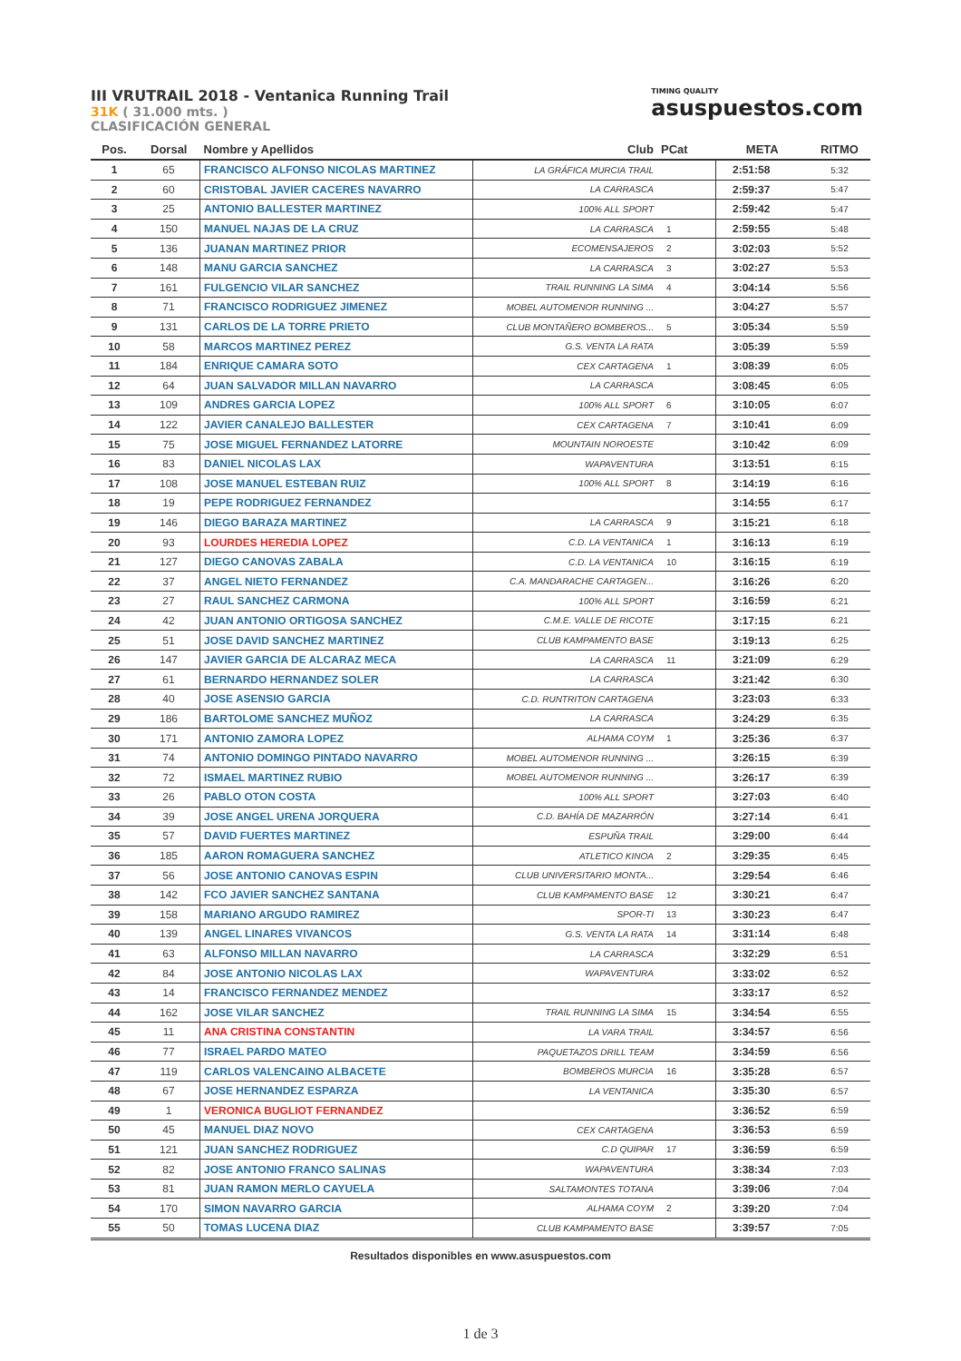III VRUTRAIL 2018 - Ventanica Running Trail
31K ( 31.000 mts. )
CLASIFICACIÓN GENERAL
TIMING QUALITY
asuspuestos.com
| Pos. | Dorsal | Nombre y Apellidos | Club | PCat | META | RITMO |
| --- | --- | --- | --- | --- | --- | --- |
| 1 | 65 | FRANCISCO ALFONSO NICOLAS MARTINEZ | LA GRÁFICA MURCIA TRAIL | | 2:51:58 | 5:32 |
| 2 | 60 | CRISTOBAL JAVIER CACERES NAVARRO | LA CARRASCA | | 2:59:37 | 5:47 |
| 3 | 25 | ANTONIO BALLESTER MARTINEZ | 100% ALL SPORT | | 2:59:42 | 5:47 |
| 4 | 150 | MANUEL NAJAS DE LA CRUZ | LA CARRASCA | 1 | 2:59:55 | 5:48 |
| 5 | 136 | JUANAN MARTINEZ PRIOR | ECOMENSAJEROS | 2 | 3:02:03 | 5:52 |
| 6 | 148 | MANU GARCIA SANCHEZ | LA CARRASCA | 3 | 3:02:27 | 5:53 |
| 7 | 161 | FULGENCIO VILAR SANCHEZ | TRAIL RUNNING LA SIMA | 4 | 3:04:14 | 5:56 |
| 8 | 71 | FRANCISCO RODRIGUEZ JIMENEZ | MOBEL AUTOMENOR RUNNING ... | | 3:04:27 | 5:57 |
| 9 | 131 | CARLOS DE LA TORRE PRIETO | CLUB MONTAÑERO BOMBEROS... | 5 | 3:05:34 | 5:59 |
| 10 | 58 | MARCOS MARTINEZ PEREZ | G.S. VENTA LA RATA | | 3:05:39 | 5:59 |
| 11 | 184 | ENRIQUE CAMARA SOTO | CEX CARTAGENA | 1 | 3:08:39 | 6:05 |
| 12 | 64 | JUAN SALVADOR MILLAN NAVARRO | LA CARRASCA | | 3:08:45 | 6:05 |
| 13 | 109 | ANDRES GARCIA LOPEZ | 100% ALL SPORT | 6 | 3:10:05 | 6:07 |
| 14 | 122 | JAVIER CANALEJO BALLESTER | CEX CARTAGENA | 7 | 3:10:41 | 6:09 |
| 15 | 75 | JOSE MIGUEL FERNANDEZ LATORRE | MOUNTAIN NOROESTE | | 3:10:42 | 6:09 |
| 16 | 83 | DANIEL NICOLAS LAX | WAPAVENTURA | | 3:13:51 | 6:15 |
| 17 | 108 | JOSE MANUEL ESTEBAN RUIZ | 100% ALL SPORT | 8 | 3:14:19 | 6:16 |
| 18 | 19 | PEPE RODRIGUEZ FERNANDEZ | | | 3:14:55 | 6:17 |
| 19 | 146 | DIEGO BARAZA MARTINEZ | LA CARRASCA | 9 | 3:15:21 | 6:18 |
| 20 | 93 | LOURDES HEREDIA LOPEZ | C.D. LA VENTANICA | 1 | 3:16:13 | 6:19 |
| 21 | 127 | DIEGO CANOVAS ZABALA | C.D. LA VENTANICA | 10 | 3:16:15 | 6:19 |
| 22 | 37 | ANGEL NIETO FERNANDEZ | C.A. MANDARACHE CARTAGEN... | | 3:16:26 | 6:20 |
| 23 | 27 | RAUL SANCHEZ CARMONA | 100% ALL SPORT | | 3:16:59 | 6:21 |
| 24 | 42 | JUAN ANTONIO ORTIGOSA SANCHEZ | C.M.E. VALLE DE RICOTE | | 3:17:15 | 6:21 |
| 25 | 51 | JOSE DAVID SANCHEZ MARTINEZ | CLUB KAMPAMENTO BASE | | 3:19:13 | 6:25 |
| 26 | 147 | JAVIER GARCIA DE ALCARAZ MECA | LA CARRASCA | 11 | 3:21:09 | 6:29 |
| 27 | 61 | BERNARDO HERNANDEZ SOLER | LA CARRASCA | | 3:21:42 | 6:30 |
| 28 | 40 | JOSE ASENSIO GARCIA | C.D. RUNTRITON CARTAGENA | | 3:23:03 | 6:33 |
| 29 | 186 | BARTOLOME SANCHEZ MUÑOZ | LA CARRASCA | | 3:24:29 | 6:35 |
| 30 | 171 | ANTONIO ZAMORA LOPEZ | ALHAMA COYM | 1 | 3:25:36 | 6:37 |
| 31 | 74 | ANTONIO DOMINGO PINTADO NAVARRO | MOBEL AUTOMENOR RUNNING ... | | 3:26:15 | 6:39 |
| 32 | 72 | ISMAEL MARTINEZ RUBIO | MOBEL AUTOMENOR RUNNING ... | | 3:26:17 | 6:39 |
| 33 | 26 | PABLO OTON COSTA | 100% ALL SPORT | | 3:27:03 | 6:40 |
| 34 | 39 | JOSE ANGEL URENA JORQUERA | C.D. BAHÍA DE MAZARRÓN | | 3:27:14 | 6:41 |
| 35 | 57 | DAVID FUERTES MARTINEZ | ESPUÑA TRAIL | | 3:29:00 | 6:44 |
| 36 | 185 | AARON ROMAGUERA SANCHEZ | ATLETICO KINOA | 2 | 3:29:35 | 6:45 |
| 37 | 56 | JOSE ANTONIO CANOVAS ESPIN | CLUB UNIVERSITARIO MONTA... | | 3:29:54 | 6:46 |
| 38 | 142 | FCO JAVIER SANCHEZ SANTANA | CLUB KAMPAMENTO BASE | 12 | 3:30:21 | 6:47 |
| 39 | 158 | MARIANO ARGUDO RAMIREZ | SPOR-TI | 13 | 3:30:23 | 6:47 |
| 40 | 139 | ANGEL LINARES VIVANCOS | G.S. VENTA LA RATA | 14 | 3:31:14 | 6:48 |
| 41 | 63 | ALFONSO MILLAN NAVARRO | LA CARRASCA | | 3:32:29 | 6:51 |
| 42 | 84 | JOSE ANTONIO NICOLAS LAX | WAPAVENTURA | | 3:33:02 | 6:52 |
| 43 | 14 | FRANCISCO FERNANDEZ MENDEZ | | | 3:33:17 | 6:52 |
| 44 | 162 | JOSE VILAR SANCHEZ | TRAIL RUNNING LA SIMA | 15 | 3:34:54 | 6:55 |
| 45 | 11 | ANA CRISTINA CONSTANTIN | LA VARA TRAIL | | 3:34:57 | 6:56 |
| 46 | 77 | ISRAEL PARDO MATEO | PAQUETAZOS DRILL TEAM | | 3:34:59 | 6:56 |
| 47 | 119 | CARLOS VALENCAINO ALBACETE | BOMBEROS MURCIA | 16 | 3:35:28 | 6:57 |
| 48 | 67 | JOSE HERNANDEZ ESPARZA | LA VENTANICA | | 3:35:30 | 6:57 |
| 49 | 1 | VERONICA BUGLIOT FERNANDEZ | | | 3:36:52 | 6:59 |
| 50 | 45 | MANUEL DIAZ NOVO | CEX CARTAGENA | | 3:36:53 | 6:59 |
| 51 | 121 | JUAN SANCHEZ RODRIGUEZ | C.D QUIPAR | 17 | 3:36:59 | 6:59 |
| 52 | 82 | JOSE ANTONIO FRANCO SALINAS | WAPAVENTURA | | 3:38:34 | 7:03 |
| 53 | 81 | JUAN RAMON MERLO CAYUELA | SALTAMONTES TOTANA | | 3:39:06 | 7:04 |
| 54 | 170 | SIMON NAVARRO GARCIA | ALHAMA COYM | 2 | 3:39:20 | 7:04 |
| 55 | 50 | TOMAS LUCENA DIAZ | CLUB KAMPAMENTO BASE | | 3:39:57 | 7:05 |
Resultados disponibles en www.asuspuestos.com
1 de 3